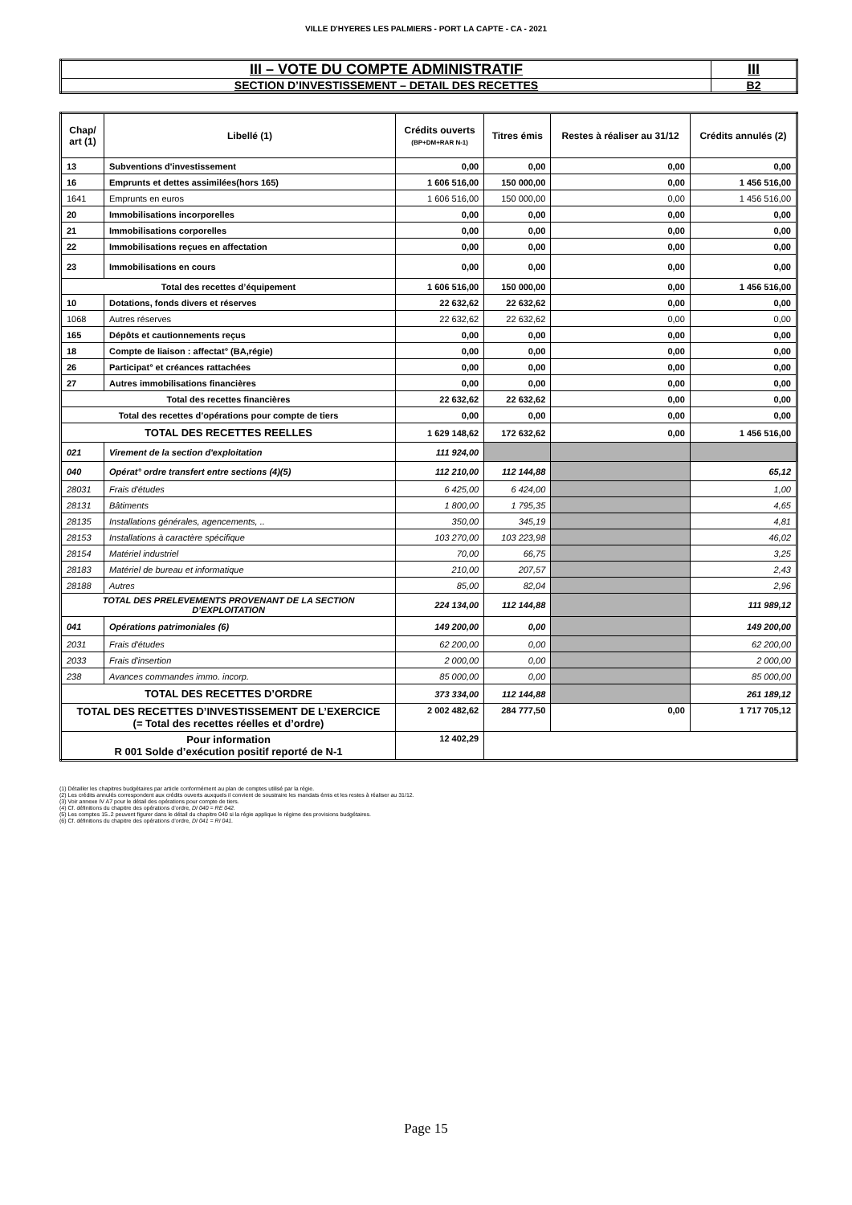VILLE D'HYERES LES PALMIERS - PORT LA CAPTE - CA - 2021
| III – VOTE DU COMPTE ADMINISTRATIF | III |
| SECTION D’INVESTISSEMENT – DETAIL DES RECETTES | B2 |
| Chap/ art (1) | Libellé (1) | Crédits ouverts (BP+DM+RAR N-1) | Titres émis | Restes à réaliser au 31/12 | Crédits annulés (2) |
| --- | --- | --- | --- | --- | --- |
| 13 | Subventions d'investissement | 0,00 | 0,00 | 0,00 | 0,00 |
| 16 | Emprunts et dettes assimilées(hors 165) | 1 606 516,00 | 150 000,00 | 0,00 | 1 456 516,00 |
| 1641 | Emprunts en euros | 1 606 516,00 | 150 000,00 | 0,00 | 1 456 516,00 |
| 20 | Immobilisations incorporelles | 0,00 | 0,00 | 0,00 | 0,00 |
| 21 | Immobilisations corporelles | 0,00 | 0,00 | 0,00 | 0,00 |
| 22 | Immobilisations reçues en affectation | 0,00 | 0,00 | 0,00 | 0,00 |
| 23 | Immobilisations en cours | 0,00 | 0,00 | 0,00 | 0,00 |
| Total des recettes d’équipement | | 1 606 516,00 | 150 000,00 | 0,00 | 1 456 516,00 |
| 10 | Dotations, fonds divers et réserves | 22 632,62 | 22 632,62 | 0,00 | 0,00 |
| 1068 | Autres réserves | 22 632,62 | 22 632,62 | 0,00 | 0,00 |
| 165 | Dépôts et cautionnements reçus | 0,00 | 0,00 | 0,00 | 0,00 |
| 18 | Compte de liaison : affectat° (BA,régie) | 0,00 | 0,00 | 0,00 | 0,00 |
| 26 | Participat° et créances rattachées | 0,00 | 0,00 | 0,00 | 0,00 |
| 27 | Autres immobilisations financières | 0,00 | 0,00 | 0,00 | 0,00 |
| Total des recettes financières | | 22 632,62 | 22 632,62 | 0,00 | 0,00 |
| Total des recettes d’opérations pour compte de tiers | | 0,00 | 0,00 | 0,00 | 0,00 |
| TOTAL DES RECETTES REELLES | | 1 629 148,62 | 172 632,62 | 0,00 | 1 456 516,00 |
| 021 | Virement de la section d'exploitation | 111 924,00 | | | |
| 040 | Opérat° ordre transfert entre sections (4)(5) | 112 210,00 | 112 144,88 | | 65,12 |
| 28031 | Frais d'études | 6 425,00 | 6 424,00 | | 1,00 |
| 28131 | Bâtiments | 1 800,00 | 1 795,35 | | 4,65 |
| 28135 | Installations générales, agencements, .. | 350,00 | 345,19 | | 4,81 |
| 28153 | Installations à caractère spécifique | 103 270,00 | 103 223,98 | | 46,02 |
| 28154 | Matériel industriel | 70,00 | 66,75 | | 3,25 |
| 28183 | Matériel de bureau et informatique | 210,00 | 207,57 | | 2,43 |
| 28188 | Autres | 85,00 | 82,04 | | 2,96 |
| TOTAL DES PRELEVEMENTS PROVENANT DE LA SECTION D’EXPLOITATION | | 224 134,00 | 112 144,88 | | 111 989,12 |
| 041 | Opérations patrimoniales (6) | 149 200,00 | 0,00 | | 149 200,00 |
| 2031 | Frais d'études | 62 200,00 | 0,00 | | 62 200,00 |
| 2033 | Frais d'insertion | 2 000,00 | 0,00 | | 2 000,00 |
| 238 | Avances commandes immo. incorp. | 85 000,00 | 0,00 | | 85 000,00 |
| TOTAL DES RECETTES D’ORDRE | | 373 334,00 | 112 144,88 | | 261 189,12 |
| TOTAL DES RECETTES D’INVESTISSEMENT DE L’EXERCICE (= Total des recettes réelles et d’ordre) | | 2 002 482,62 | 284 777,50 | 0,00 | 1 717 705,12 |
| Pour information R 001 Solde d’exécution positif reporté de N-1 | | 12 402,29 | | | |
(1) Détailler les chapitres budgétaires par article conformément au plan de comptes utilisé par la régie.
(2) Les crédits annulés correspondent aux crédits ouverts auxquels il convient de soustraire les mandats émis et les restes à réaliser au 31/12.
(3) Voir annexe IV A7 pour le détail des opérations pour compte de tiers.
(4) Cf. définitions du chapitre des opérations d’ordre, DI 040 = RE 042.
(5) Les comptes 15..2 peuvent figurer dans le détail du chapitre 040 si la régie applique le régime des provisions budgétaires.
(6) Cf. définitions du chapitre des opérations d’ordre, DI 041 = RI 041.
Page 15